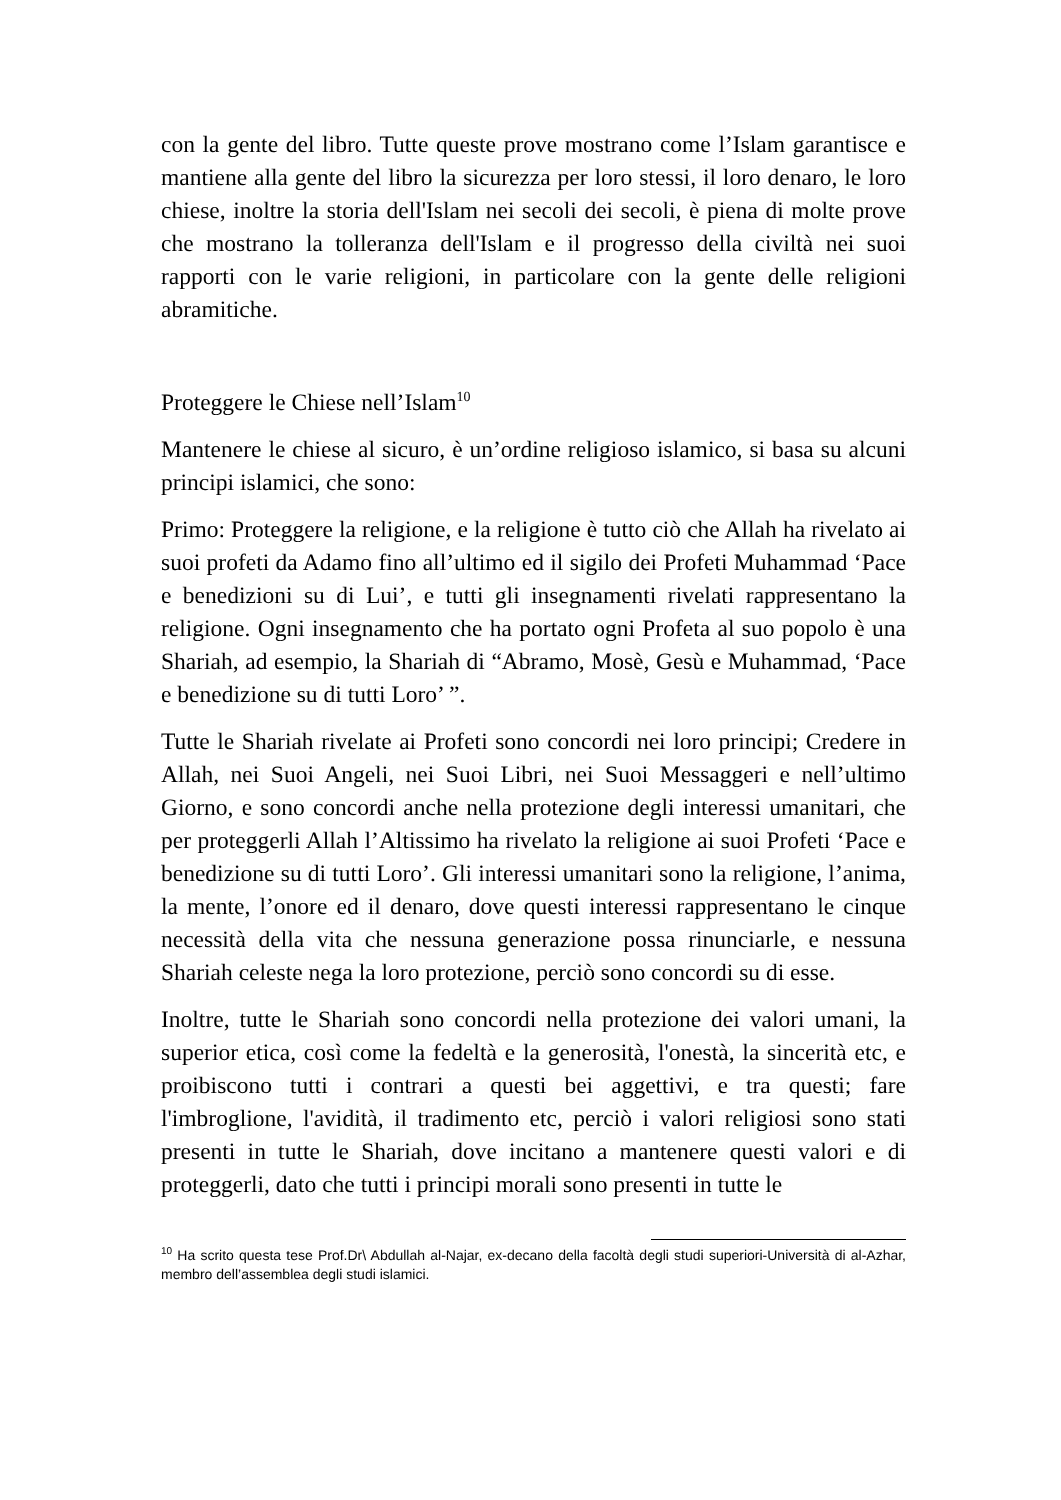con la gente del libro. Tutte queste prove mostrano come l’Islam garantisce e mantiene alla gente del libro la sicurezza per loro stessi, il loro denaro, le loro chiese, inoltre la storia dell'Islam nei secoli dei secoli, è piena di molte prove che mostrano la tolleranza dell'Islam e il progresso della civiltà nei suoi rapporti con le varie religioni, in particolare con la gente delle religioni abramitiche.
Proteggere le Chiese nell’Islam<sup>10</sup>
Mantenere le chiese al sicuro, è un’ordine religioso islamico, si basa su alcuni principi islamici, che sono:
Primo: Proteggere la religione, e la religione è tutto ciò che Allah ha rivelato ai suoi profeti da Adamo fino all’ultimo ed il sigilo dei Profeti Muhammad ‘Pace e benedizioni su di Lui’, e tutti gli insegnamenti rivelati rappresentano la religione. Ogni insegnamento che ha portato ogni Profeta al suo popolo è una Shariah, ad esempio, la Shariah di “Abramo, Mosè, Gesù e Muhammad, ‘Pace e benedizione su di tutti Loro’ ”.
Tutte le Shariah rivelate ai Profeti sono concordi nei loro principi; Credere in Allah, nei Suoi Angeli, nei Suoi Libri, nei Suoi Messaggeri e nell’ultimo Giorno, e sono concordi anche nella protezione degli interessi umanitari, che per proteggerli Allah l’Altissimo ha rivelato la religione ai suoi Profeti ‘Pace e benedizione su di tutti Loro’. Gli interessi umanitari sono la religione, l’anima, la mente, l’onore ed il denaro, dove questi interessi rappresentano le cinque necessità della vita che nessuna generazione possa rinunciarle, e nessuna Shariah celeste nega la loro protezione, perciò sono concordi su di esse.
Inoltre, tutte le Shariah sono concordi nella protezione dei valori umani, la superior etica, così come la fedeltà e la generosità, l'onestà, la sincerità etc, e proibiscono tutti i contrari a questi bei aggettivi, e tra questi; fare l'imbroglione, l'avidità, il tradimento etc, perciò i valori religiosi sono stati presenti in tutte le Shariah, dove incitano a mantenere questi valori e di proteggerli, dato che tutti i principi morali sono presenti in tutte le
<sup>10</sup> Ha scrito questa tese Prof.Dr\ Abdullah al-Najar, ex-decano della facoltà degli studi superiori-Università di al-Azhar, membro dell’assemblea degli studi islamici.